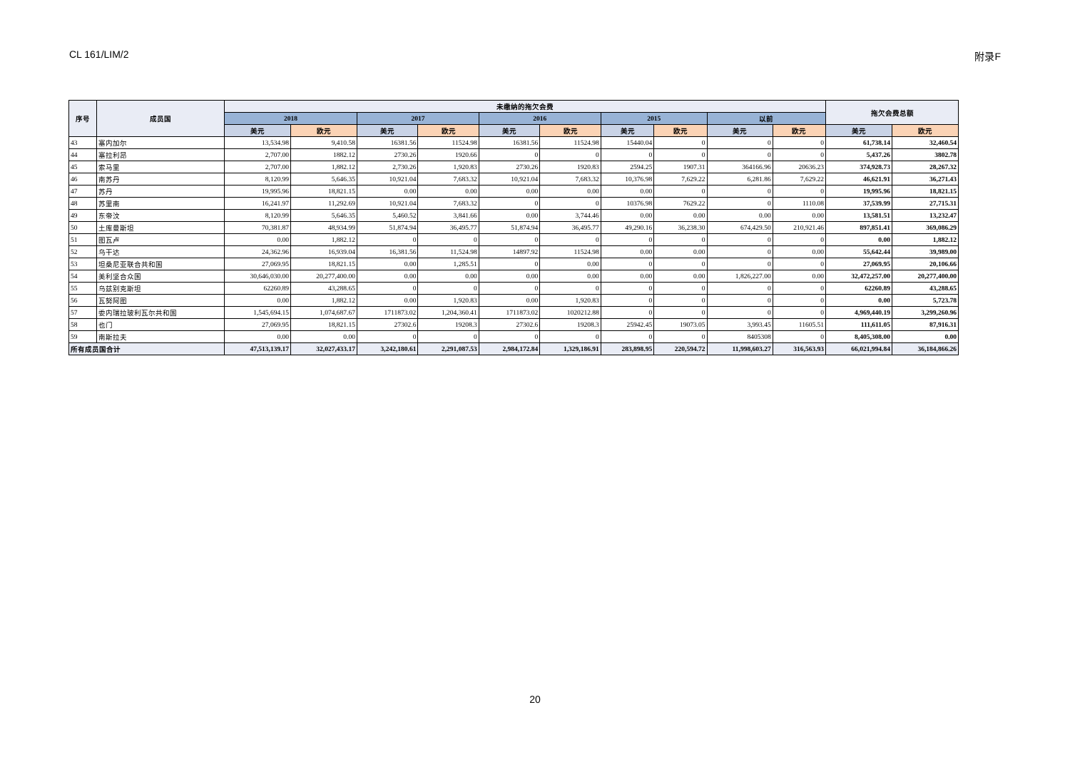CL 161/LIM/2 附录F
| 序号 | 成员国 | 未缴纳的拖欠会费 | | | | | | | | | | 拖欠会费总额 | |
| --- | --- | --- | --- | --- | --- | --- | --- | --- | --- | --- | --- | --- | --- |
| | | 2018 | | 2017 | | 2016 | | 2015 | | 以前 | | | |
| | | 美元 | 欧元 | 美元 | 欧元 | 美元 | 欧元 | 美元 | 欧元 | 美元 | 欧元 | 美元 | 欧元 |
| 43 | 塞内加尔 | 13,534.98 | 9,410.58 | 16381.56 | 11524.98 | 16381.56 | 11524.98 | 15440.04 | 0 | 0 | 0 | 61,738.14 | 32,460.54 |
| 44 | 塞拉利昂 | 2,707.00 | 1882.12 | 2730.26 | 1920.66 | 0 | 0 | 0 | 0 | 0 | 0 | 5,437.26 | 3802.78 |
| 45 | 索马里 | 2,707.00 | 1,882.12 | 2,730.26 | 1,920.83 | 2730.26 | 1920.83 | 2594.25 | 1907.31 | 364166.96 | 20636.23 | 374,928.73 | 28,267.32 |
| 46 | 南苏丹 | 8,120.99 | 5,646.35 | 10,921.04 | 7,683.32 | 10,921.04 | 7,683.32 | 10,376.98 | 7,629.22 | 6,281.86 | 7,629.22 | 46,621.91 | 36,271.43 |
| 47 | 苏丹 | 19,995.96 | 18,821.15 | 0.00 | 0.00 | 0.00 | 0.00 | 0.00 | 0 | 0 | 0 | 19,995.96 | 18,821.15 |
| 48 | 苏里南 | 16,241.97 | 11,292.69 | 10,921.04 | 7,683.32 | 0 | 0 | 10376.98 | 7629.22 | 0 | 1110.08 | 37,539.99 | 27,715.31 |
| 49 | 东帝汶 | 8,120.99 | 5,646.35 | 5,460.52 | 3,841.66 | 0.00 | 3,744.46 | 0.00 | 0.00 | 0.00 | 0.00 | 13,581.51 | 13,232.47 |
| 50 | 土库曼斯坦 | 70,381.87 | 48,934.99 | 51,874.94 | 36,495.77 | 51,874.94 | 36,495.77 | 49,290.16 | 36,238.30 | 674,429.50 | 210,921.46 | 897,851.41 | 369,086.29 |
| 51 | 图瓦卢 | 0.00 | 1,882.12 | 0 | 0 | 0 | 0 | 0 | 0 | 0 | 0 | 0.00 | 1,882.12 |
| 52 | 乌干达 | 24,362.96 | 16,939.04 | 16,381.56 | 11,524.98 | 14897.92 | 11524.98 | 0.00 | 0.00 | 0 | 0.00 | 55,642.44 | 39,989.00 |
| 53 | 坦桑尼亚联合共和国 | 27,069.95 | 18,821.15 | 0.00 | 1,285.51 | 0 | 0.00 | 0 | 0 | 0 | 0 | 27,069.95 | 20,106.66 |
| 54 | 美利坚合众国 | 30,646,030.00 | 20,277,400.00 | 0.00 | 0.00 | 0.00 | 0.00 | 0.00 | 0.00 | 1,826,227.00 | 0.00 | 32,472,257.00 | 20,277,400.00 |
| 55 | 乌兹别克斯坦 | 62260.89 | 43,288.65 | 0 | 0 | 0 | 0 | 0 | 0 | 0 | 0 | 62260.89 | 43,288.65 |
| 56 | 瓦努阿图 | 0.00 | 1,882.12 | 0.00 | 1,920.83 | 0.00 | 1,920.83 | 0 | 0 | 0 | 0 | 0.00 | 5,723.78 |
| 57 | 委内瑞拉玻利瓦尔共和国 | 1,545,694.15 | 1,074,687.67 | 1711873.02 | 1,204,360.41 | 1711873.02 | 1020212.88 | 0 | 0 | 0 | 0 | 4,969,440.19 | 3,299,260.96 |
| 58 | 也门 | 27,069.95 | 18,821.15 | 27302.6 | 19208.3 | 27302.6 | 19208.3 | 25942.45 | 19073.05 | 3,993.45 | 11605.51 | 111,611.05 | 87,916.31 |
| 59 | 南斯拉夫 | 0.00 | 0.00 | 0 | 0 | 0 | 0 | 0 | 0 | 8405308 | 0 | 8,405,308.00 | 0.00 |
| 所有成员国合计 | | 47,513,139.17 | 32,027,433.17 | 3,242,180.61 | 2,291,087.53 | 2,984,172.84 | 1,329,186.91 | 283,898.95 | 220,594.72 | 11,998,603.27 | 316,563.93 | 66,021,994.84 | 36,184,866.26 |
20